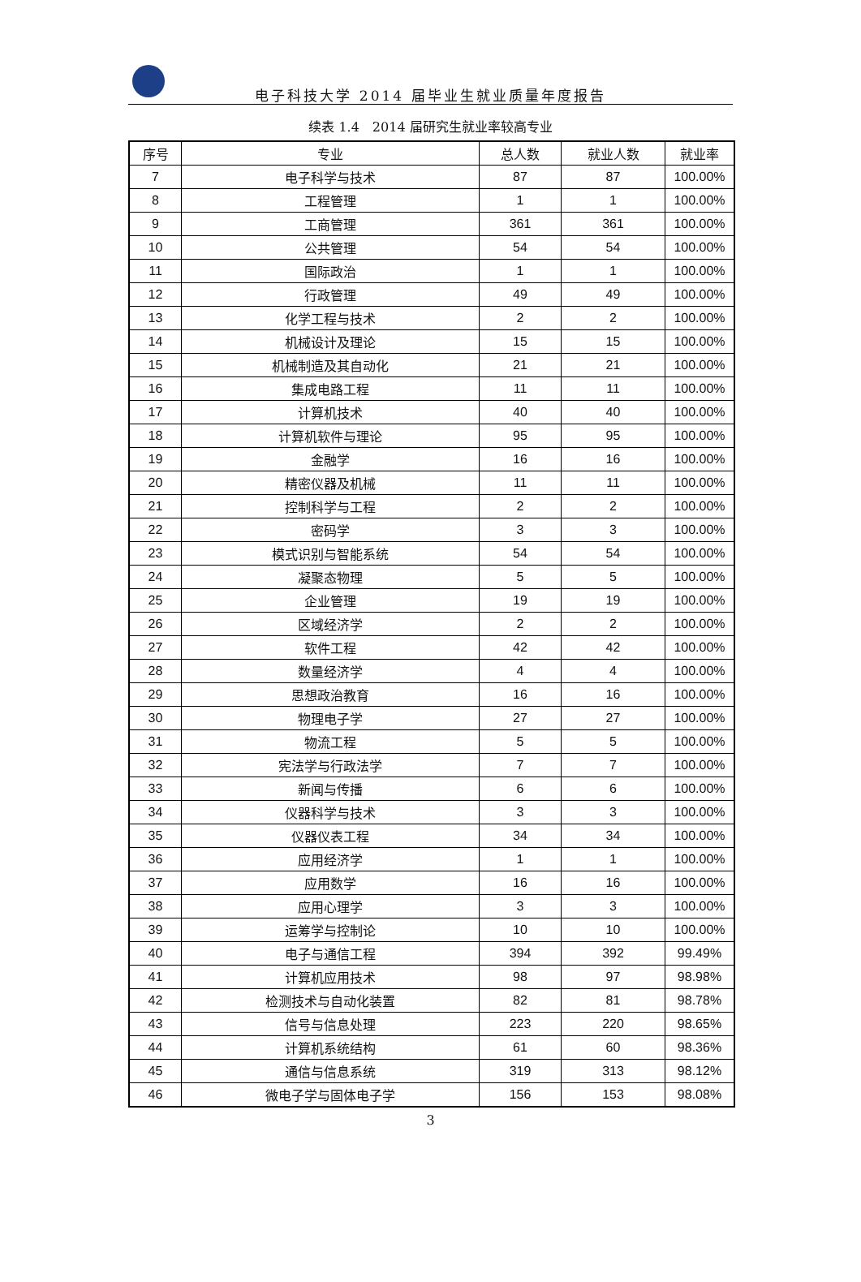电子科技大学 2014 届毕业生就业质量年度报告
续表 1.4　2014 届研究生就业率较高专业
| 序号 | 专业 | 总人数 | 就业人数 | 就业率 |
| --- | --- | --- | --- | --- |
| 7 | 电子科学与技术 | 87 | 87 | 100.00% |
| 8 | 工程管理 | 1 | 1 | 100.00% |
| 9 | 工商管理 | 361 | 361 | 100.00% |
| 10 | 公共管理 | 54 | 54 | 100.00% |
| 11 | 国际政治 | 1 | 1 | 100.00% |
| 12 | 行政管理 | 49 | 49 | 100.00% |
| 13 | 化学工程与技术 | 2 | 2 | 100.00% |
| 14 | 机械设计及理论 | 15 | 15 | 100.00% |
| 15 | 机械制造及其自动化 | 21 | 21 | 100.00% |
| 16 | 集成电路工程 | 11 | 11 | 100.00% |
| 17 | 计算机技术 | 40 | 40 | 100.00% |
| 18 | 计算机软件与理论 | 95 | 95 | 100.00% |
| 19 | 金融学 | 16 | 16 | 100.00% |
| 20 | 精密仪器及机械 | 11 | 11 | 100.00% |
| 21 | 控制科学与工程 | 2 | 2 | 100.00% |
| 22 | 密码学 | 3 | 3 | 100.00% |
| 23 | 模式识别与智能系统 | 54 | 54 | 100.00% |
| 24 | 凝聚态物理 | 5 | 5 | 100.00% |
| 25 | 企业管理 | 19 | 19 | 100.00% |
| 26 | 区域经济学 | 2 | 2 | 100.00% |
| 27 | 软件工程 | 42 | 42 | 100.00% |
| 28 | 数量经济学 | 4 | 4 | 100.00% |
| 29 | 思想政治教育 | 16 | 16 | 100.00% |
| 30 | 物理电子学 | 27 | 27 | 100.00% |
| 31 | 物流工程 | 5 | 5 | 100.00% |
| 32 | 宪法学与行政法学 | 7 | 7 | 100.00% |
| 33 | 新闻与传播 | 6 | 6 | 100.00% |
| 34 | 仪器科学与技术 | 3 | 3 | 100.00% |
| 35 | 仪器仪表工程 | 34 | 34 | 100.00% |
| 36 | 应用经济学 | 1 | 1 | 100.00% |
| 37 | 应用数学 | 16 | 16 | 100.00% |
| 38 | 应用心理学 | 3 | 3 | 100.00% |
| 39 | 运筹学与控制论 | 10 | 10 | 100.00% |
| 40 | 电子与通信工程 | 394 | 392 | 99.49% |
| 41 | 计算机应用技术 | 98 | 97 | 98.98% |
| 42 | 检测技术与自动化装置 | 82 | 81 | 98.78% |
| 43 | 信号与信息处理 | 223 | 220 | 98.65% |
| 44 | 计算机系统结构 | 61 | 60 | 98.36% |
| 45 | 通信与信息系统 | 319 | 313 | 98.12% |
| 46 | 微电子学与固体电子学 | 156 | 153 | 98.08% |
3